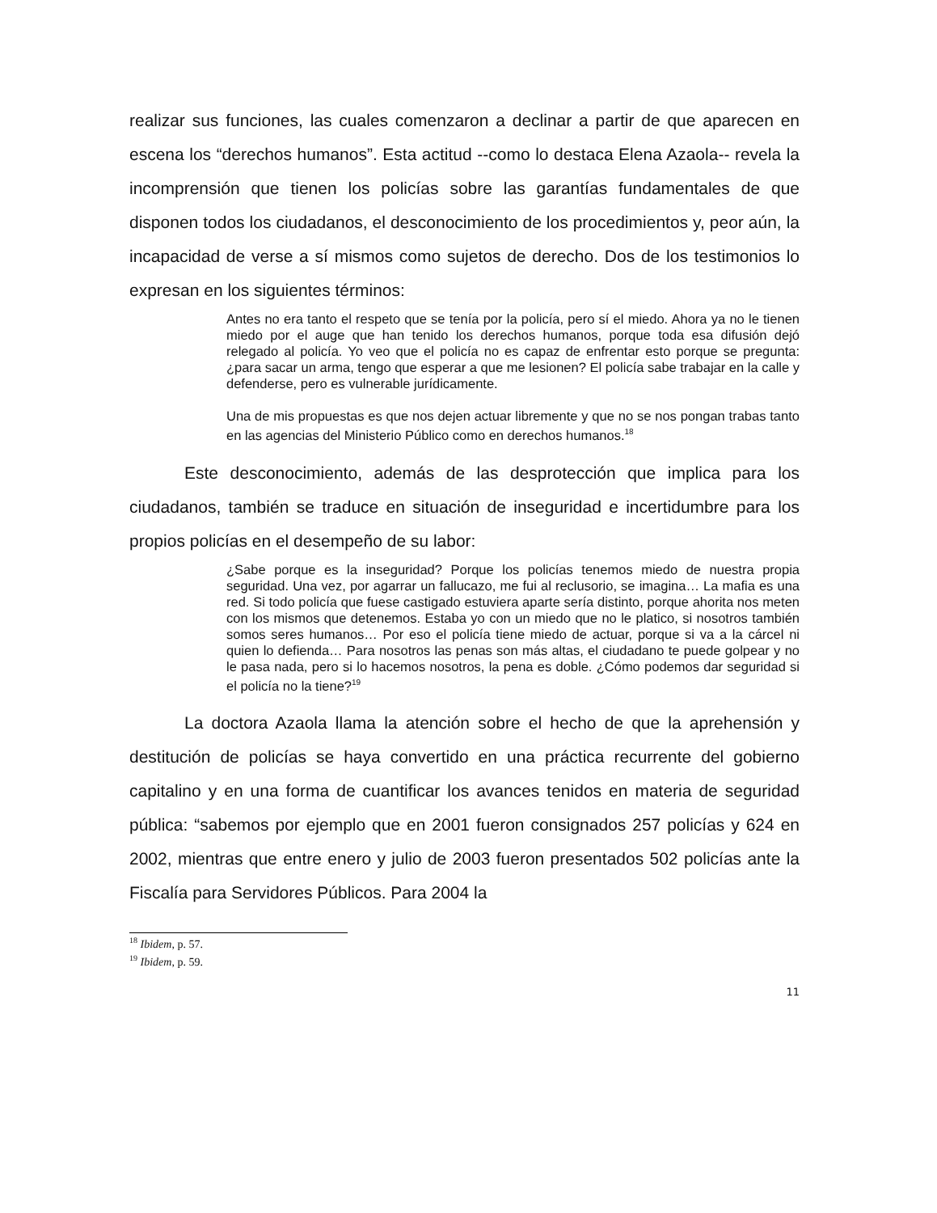realizar sus funciones, las cuales comenzaron a declinar a partir de que aparecen en escena los “derechos humanos”. Esta actitud --como lo destaca Elena Azaola-- revela la incomprensión que tienen los policías sobre las garantías fundamentales de que disponen todos los ciudadanos, el desconocimiento de los procedimientos y, peor aún, la incapacidad de verse a sí mismos como sujetos de derecho. Dos de los testimonios lo expresan en los siguientes términos:
Antes no era tanto el respeto que se tenía por la policía, pero sí el miedo. Ahora ya no le tienen miedo por el auge que han tenido los derechos humanos, porque toda esa difusión dejó relegado al policía. Yo veo que el policía no es capaz de enfrentar esto porque se pregunta: ¿para sacar un arma, tengo que esperar a que me lesionen? El policía sabe trabajar en la calle y defenderse, pero es vulnerable jurídicamente.
Una de mis propuestas es que nos dejen actuar libremente y que no se nos pongan trabas tanto en las agencias del Ministerio Público como en derechos humanos.<sup>18</sup>
Este desconocimiento, además de las desprotección que implica para los ciudadanos, también se traduce en situación de inseguridad e incertidumbre para los propios policías en el desempeño de su labor:
¿Sabe porque es la inseguridad? Porque los policías tenemos miedo de nuestra propia seguridad. Una vez, por agarrar un fallucazo, me fui al reclusorio, se imagina… La mafia es una red. Si todo policía que fuese castigado estuviera aparte sería distinto, porque ahorita nos meten con los mismos que detenemos. Estaba yo con un miedo que no le platico, si nosotros también somos seres humanos… Por eso el policía tiene miedo de actuar, porque si va a la cárcel ni quien lo defienda… Para nosotros las penas son más altas, el ciudadano te puede golpear y no le pasa nada, pero si lo hacemos nosotros, la pena es doble. ¿Cómo podemos dar seguridad si el policía no la tiene?<sup>19</sup>
La doctora Azaola llama la atención sobre el hecho de que la aprehensión y destitución de policías se haya convertido en una práctica recurrente del gobierno capitalino y en una forma de cuantificar los avances tenidos en materia de seguridad pública: “sabemos por ejemplo que en 2001 fueron consignados 257 policías y 624 en 2002, mientras que entre enero y julio de 2003 fueron presentados 502 policías ante la Fiscalía para Servidores Públicos. Para 2004 la
<sup>18</sup> Ibidem, p. 57.
<sup>19</sup> Ibidem, p. 59.
11